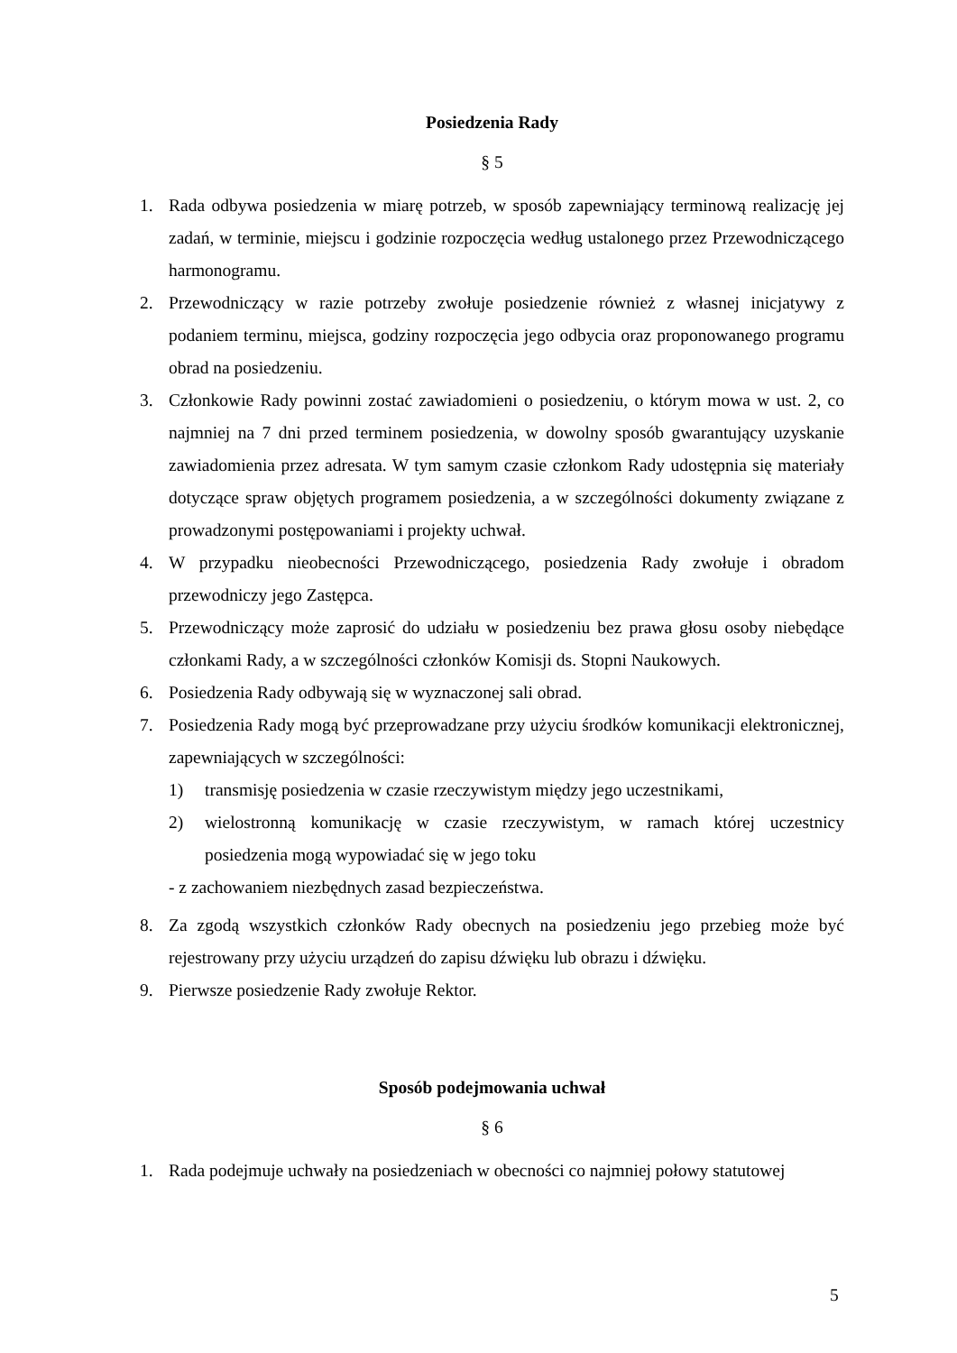Posiedzenia Rady
§ 5
1. Rada odbywa posiedzenia w miarę potrzeb, w sposób zapewniający terminową realizację jej zadań, w terminie, miejscu i godzinie rozpoczęcia według ustalonego przez Przewodniczącego harmonogramu.
2. Przewodniczący w razie potrzeby zwołuje posiedzenie również z własnej inicjatywy z podaniem terminu, miejsca, godziny rozpoczęcia jego odbycia oraz proponowanego programu obrad na posiedzeniu.
3. Członkowie Rady powinni zostać zawiadomieni o posiedzeniu, o którym mowa w ust. 2, co najmniej na 7 dni przed terminem posiedzenia, w dowolny sposób gwarantujący uzyskanie zawiadomienia przez adresata. W tym samym czasie członkom Rady udostępnia się materiały dotyczące spraw objętych programem posiedzenia, a w szczególności dokumenty związane z prowadzonymi postępowaniami i projekty uchwał.
4. W przypadku nieobecności Przewodniczącego, posiedzenia Rady zwołuje i obradom przewodniczy jego Zastępca.
5. Przewodniczący może zaprosić do udziału w posiedzeniu bez prawa głosu osoby niebędące członkami Rady, a w szczególności członków Komisji ds. Stopni Naukowych.
6. Posiedzenia Rady odbywają się w wyznaczonej sali obrad.
7. Posiedzenia Rady mogą być przeprowadzane przy użyciu środków komunikacji elektronicznej, zapewniających w szczególności:
1) transmisję posiedzenia w czasie rzeczywistym między jego uczestnikami,
2) wielostronną komunikację w czasie rzeczywistym, w ramach której uczestnicy posiedzenia mogą wypowiadać się w jego toku
- z zachowaniem niezbędnych zasad bezpieczeństwa.
8. Za zgodą wszystkich członków Rady obecnych na posiedzeniu jego przebieg może być rejestrowany przy użyciu urządzeń do zapisu dźwięku lub obrazu i dźwięku.
9. Pierwsze posiedzenie Rady zwołuje Rektor.
Sposób podejmowania uchwał
§ 6
1. Rada podejmuje uchwały na posiedzeniach w obecności co najmniej połowy statutowej
5